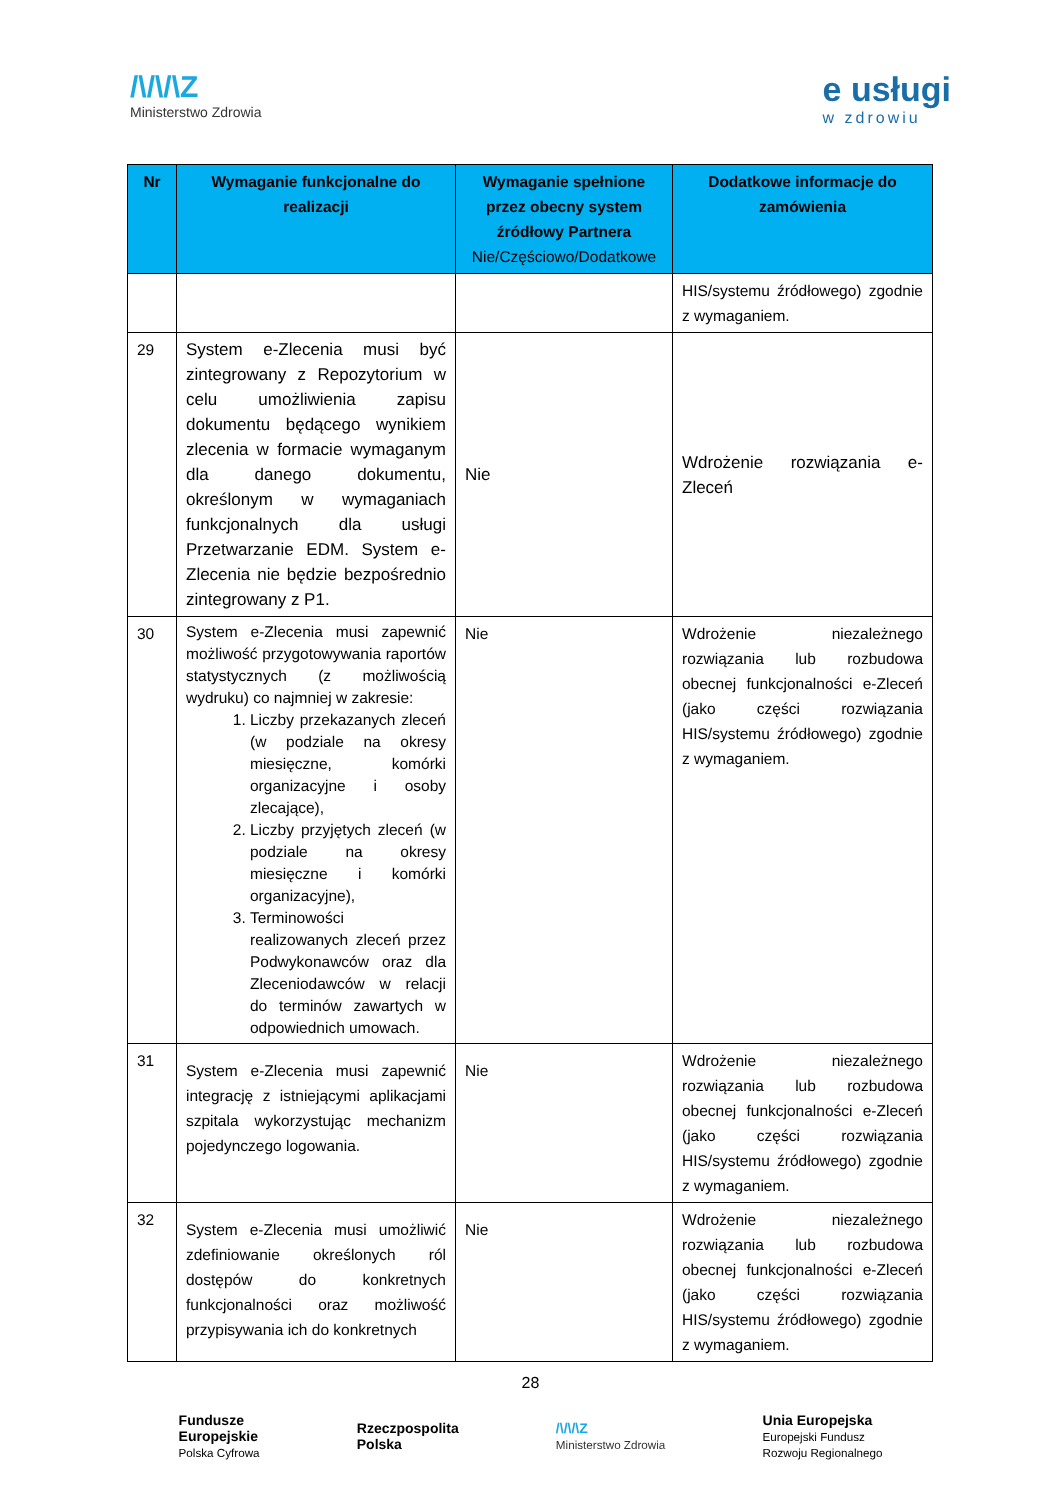/\/\/\Z
Ministerstwo Zdrowia
e usługi
w zdrowiu
| Nr | Wymaganie funkcjonalne do realizacji | Wymaganie spełnione przez obecny system źródłowy Partnera Nie/Częściowo/Dodatkowe | Dodatkowe informacje do zamówienia |
| --- | --- | --- | --- |
| | | | HIS/systemu źródłowego) zgodnie z wymaganiem. |
| 29 | System e-Zlecenia musi być zintegrowany z Repozytorium w celu umożliwienia zapisu dokumentu będącego wynikiem zlecenia w formacie wymaganym dla danego dokumentu, określonym w wymaganiach funkcjonalnych dla usługi Przetwarzanie EDM. System e-Zlecenia nie będzie bezpośrednio zintegrowany z P1. | Nie | Wdrożenie rozwiązania e-Zleceń |
| 30 | System e-Zlecenia musi zapewnić możliwość przygotowywania raportów statystycznych (z możliwością wydruku) co najmniej w zakresie: 1. Liczby przekazanych zleceń (w podziale na okresy miesięczne, komórki organizacyjne i osoby zlecające), 2. Liczby przyjętych zleceń (w podziale na okresy miesięczne i komórki organizacyjne), 3. Terminowości realizowanych zleceń przez Podwykonawców oraz dla Zleceniodawców w relacji do terminów zawartych w odpowiednich umowach. | Nie | Wdrożenie niezależnego rozwiązania lub rozbudowa obecnej funkcjonalności e-Zleceń (jako części rozwiązania HIS/systemu źródłowego) zgodnie z wymaganiem. |
| 31 | System e-Zlecenia musi zapewnić integrację z istniejącymi aplikacjami szpitala wykorzystując mechanizm pojedynczego logowania. | Nie | Wdrożenie niezależnego rozwiązania lub rozbudowa obecnej funkcjonalności e-Zleceń (jako części rozwiązania HIS/systemu źródłowego) zgodnie z wymaganiem. |
| 32 | System e-Zlecenia musi umożliwić zdefiniowanie określonych ról dostępów do konkretnych funkcjonalności oraz możliwość przypisywania ich do konkretnych | Nie | Wdrożenie niezależnego rozwiązania lub rozbudowa obecnej funkcjonalności e-Zleceń (jako części rozwiązania HIS/systemu źródłowego) zgodnie z wymaganiem. |
28
Fundusze
Europejskie
Polska Cyfrowa
Rzeczpospolita
Polska
/\/\/\Z
Ministerstwo Zdrowia
Unia Europejska
Europejski Fundusz
Rozwoju Regionalnego